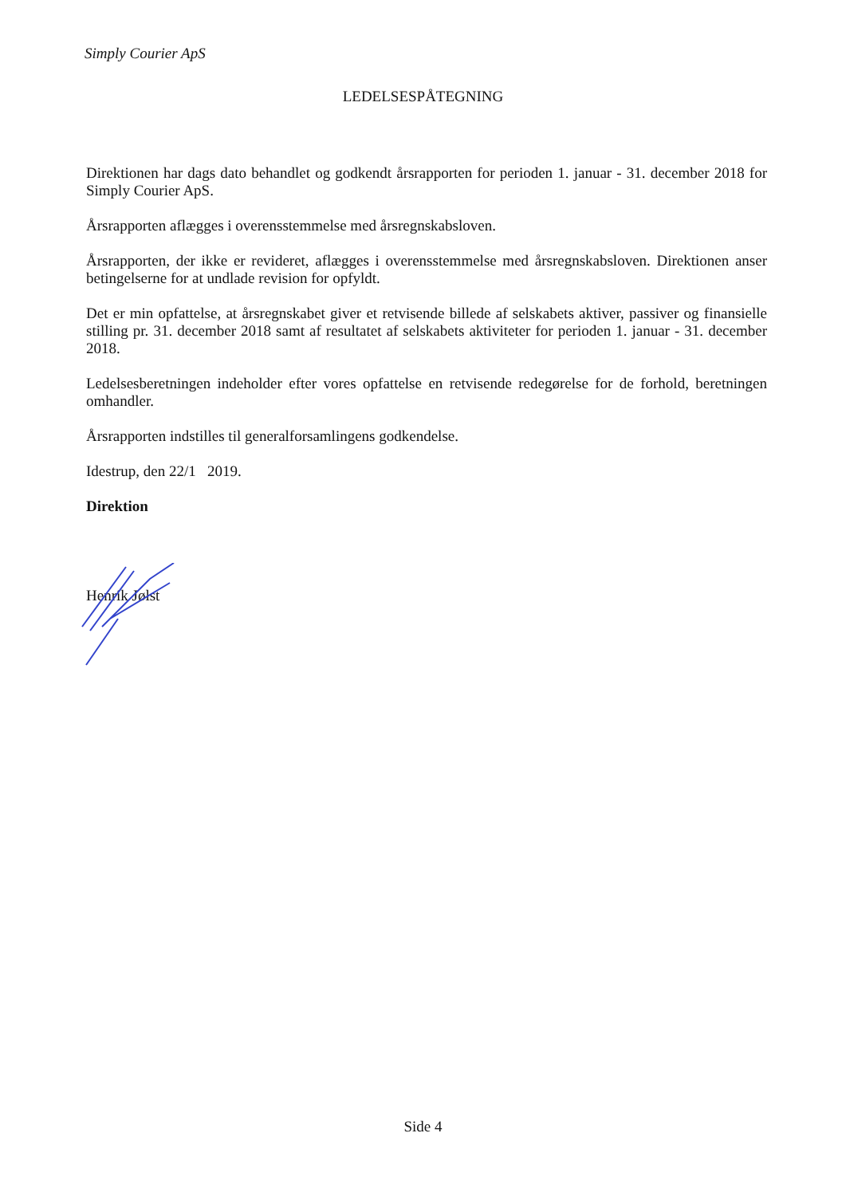Simply Courier ApS
LEDELSESPÅTEGNING
Direktionen har dags dato behandlet og godkendt årsrapporten for perioden 1. januar - 31. december 2018 for Simply Courier ApS.
Årsrapporten aflægges i overensstemmelse med årsregnskabsloven.
Årsrapporten, der ikke er revideret, aflægges i overensstemmelse med årsregnskabsloven. Direktionen anser betingelserne for at undlade revision for opfyldt.
Det er min opfattelse, at årsregnskabet giver et retvisende billede af selskabets aktiver, passiver og finansielle stilling pr. 31. december 2018 samt af resultatet af selskabets aktiviteter for perioden 1. januar - 31. december 2018.
Ledelsesberetningen indeholder efter vores opfattelse en retvisende redegørelse for de forhold, beretningen omhandler.
Årsrapporten indstilles til generalforsamlingens godkendelse.
Idestrup, den 22/1 2019.
Direktion
Henrik Jølst
Side 4